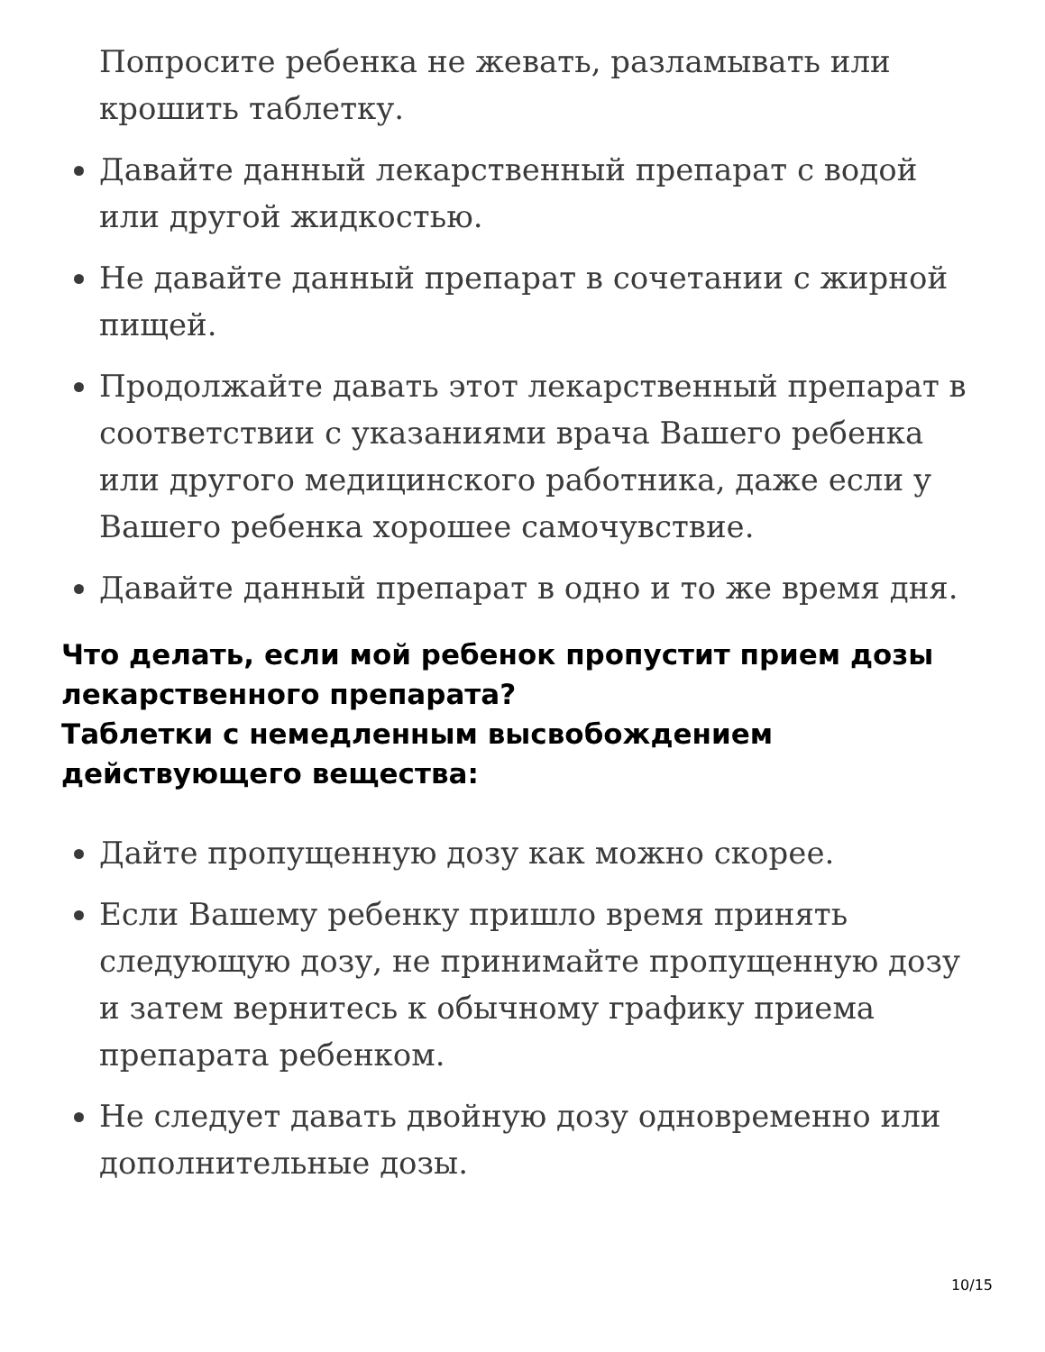Попросите ребенка не жевать, разламывать или крошить таблетку.
Давайте данный лекарственный препарат с водой или другой жидкостью.
Не давайте данный препарат в сочетании с жирной пищей.
Продолжайте давать этот лекарственный препарат в соответствии с указаниями врача Вашего ребенка или другого медицинского работника, даже если у Вашего ребенка хорошее самочувствие.
Давайте данный препарат в одно и то же время дня.
Что делать, если мой ребенок пропустит прием дозы лекарственного препарата?
Таблетки с немедленным высвобождением действующего вещества:
Дайте пропущенную дозу как можно скорее.
Если Вашему ребенку пришло время принять следующую дозу, не принимайте пропущенную дозу и затем вернитесь к обычному графику приема препарата ребенком.
Не следует давать двойную дозу одновременно или дополнительные дозы.
10/15